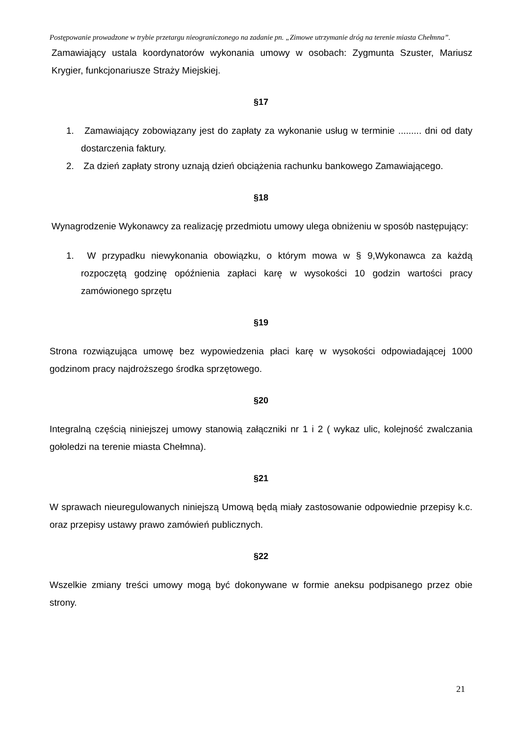Postępowanie prowadzone w trybie przetargu nieograniczonego na zadanie pn. „Zimowe utrzymanie dróg na terenie miasta Chełmna”.
Zamawiający ustala koordynatorów wykonania umowy w osobach: Zygmunta Szuster, Mariusz Krygier, funkcjonariusze Straży Miejskiej.
§17
1. Zamawiający zobowiązany jest do zapłaty za wykonanie usług w terminie ......... dni od daty dostarczenia faktury.
2. Za dzień zapłaty strony uznają dzień obciążenia rachunku bankowego Zamawiającego.
§18
Wynagrodzenie Wykonawcy za realizację przedmiotu umowy ulega obniżeniu w sposób następujący:
1. W przypadku niewykonania obowiązku, o którym mowa w § 9,Wykonawca za każdą rozpoczętą godzinę opóźnienia zapłaci karę w wysokości 10 godzin wartości pracy zamówionego sprzętu
§19
Strona rozwiązująca umowę bez wypowiedzenia płaci karę w wysokości odpowiadającej 1000 godzinom pracy najdroższego środka sprzętowego.
§20
Integralną częścią niniejszej umowy stanowią załączniki nr 1 i 2 ( wykaz ulic, kolejność zwalczania gołoledzi na terenie miasta Chełmna).
§21
W sprawach nieuregulowanych niniejszą Umową będą miały zastosowanie odpowiednie przepisy k.c. oraz przepisy ustawy prawo zamówień publicznych.
§22
Wszelkie zmiany treści umowy mogą być dokonywane w formie aneksu podpisanego przez obie strony.
21